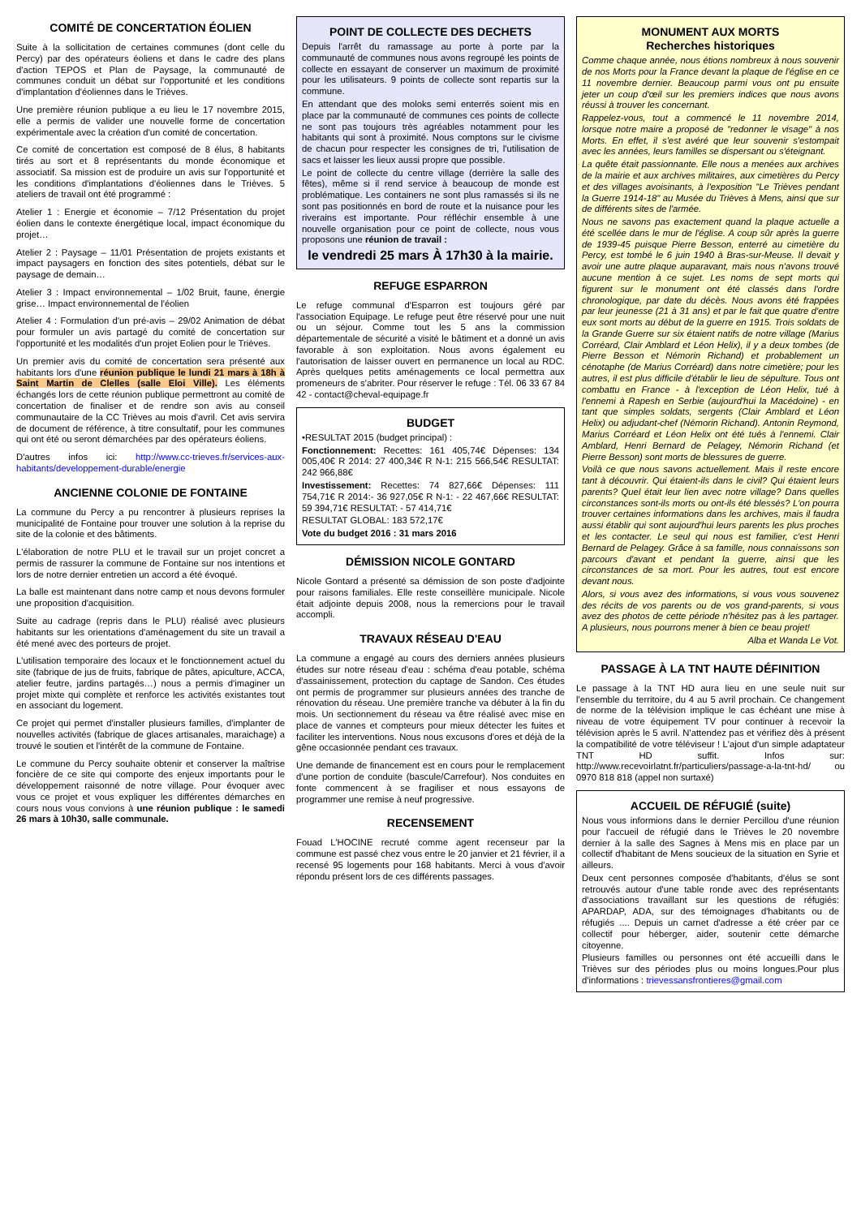COMITÉ DE CONCERTATION ÉOLIEN
Suite à la sollicitation de certaines communes (dont celle du Percy) par des opérateurs éoliens et dans le cadre des plans d'action TEPOS et Plan de Paysage, la communauté de communes conduit un débat sur l'opportunité et les conditions d'implantation d'éoliennes dans le Trièves.
Une première réunion publique a eu lieu le 17 novembre 2015, elle a permis de valider une nouvelle forme de concertation expérimentale avec la création d'un comité de concertation.
Ce comité de concertation est composé de 8 élus, 8 habitants tirés au sort et 8 représentants du monde économique et associatif. Sa mission est de produire un avis sur l'opportunité et les conditions d'implantations d'éoliennes dans le Trièves. 5 ateliers de travail ont été programmé :
Atelier 1 : Energie et économie – 7/12 Présentation du projet éolien dans le contexte énergétique local, impact économique du projet…
Atelier 2 : Paysage – 11/01 Présentation de projets existants et impact paysagers en fonction des sites potentiels, débat sur le paysage de demain…
Atelier 3 : Impact environnemental – 1/02 Bruit, faune, énergie grise… Impact environnemental de l'éolien
Atelier 4 : Formulation d'un pré-avis – 29/02 Animation de débat pour formuler un avis partagé du comité de concertation sur l'opportunité et les modalités d'un projet Eolien pour le Trièves.
Un premier avis du comité de concertation sera présenté aux habitants lors d'une réunion publique le lundi 21 mars à 18h à Saint Martin de Clelles (salle Eloi Ville). Les éléments échangés lors de cette réunion publique permettront au comité de concertation de finaliser et de rendre son avis au conseil communautaire de la CC Trièves au mois d'avril. Cet avis servira de document de référence, à titre consultatif, pour les communes qui ont été ou seront démarchées par des opérateurs éoliens.
D'autres infos ici: http://www.cc-trieves.fr/services-aux-habitants/developpement-durable/energie
ANCIENNE COLONIE DE FONTAINE
La commune du Percy a pu rencontrer à plusieurs reprises la municipalité de Fontaine pour trouver une solution à la reprise du site de la colonie et des bâtiments.
L'élaboration de notre PLU et le travail sur un projet concret a permis de rassurer la commune de Fontaine sur nos intentions et lors de notre dernier entretien un accord a été évoqué.
La balle est maintenant dans notre camp et nous devons formuler une proposition d'acquisition.
Suite au cadrage (repris dans le PLU) réalisé avec plusieurs habitants sur les orientations d'aménagement du site un travail a été mené avec des porteurs de projet.
L'utilisation temporaire des locaux et le fonctionnement actuel du site (fabrique de jus de fruits, fabrique de pâtes, apiculture, ACCA, atelier feutre, jardins partagés…) nous a permis d'imaginer un projet mixte qui complète et renforce les activités existantes tout en associant du logement.
Ce projet qui permet d'installer plusieurs familles, d'implanter de nouvelles activités (fabrique de glaces artisanales, maraichage) a trouvé le soutien et l'intérêt de la commune de Fontaine.
Le commune du Percy souhaite obtenir et conserver la maîtrise foncière de ce site qui comporte des enjeux importants pour le développement raisonné de notre village. Pour évoquer avec vous ce projet et vous expliquer les différentes démarches en cours nous vous convions à une réunion publique : le samedi 26 mars à 10h30, salle communale.
POINT DE COLLECTE DES DECHETS
Depuis l'arrêt du ramassage au porte à porte par la communauté de communes nous avons regroupé les points de collecte en essayant de conserver un maximum de proximité pour les utilisateurs. 9 points de collecte sont repartis sur la commune.
En attendant que des moloks semi enterrés soient mis en place par la communauté de communes ces points de collecte ne sont pas toujours très agréables notamment pour les habitants qui sont à proximité. Nous comptons sur le civisme de chacun pour respecter les consignes de tri, l'utilisation de sacs et laisser les lieux aussi propre que possible.
Le point de collecte du centre village (derrière la salle des fêtes), même si il rend service à beaucoup de monde est problématique. Les containers ne sont plus ramassés si ils ne sont pas positionnés en bord de route et la nuisance pour les riverains est importante. Pour réfléchir ensemble à une nouvelle organisation pour ce point de collecte, nous vous proposons une réunion de travail :
le vendredi 25 mars À 17h30 à la mairie.
REFUGE ESPARRON
Le refuge communal d'Esparron est toujours géré par l'association Equipage. Le refuge peut être réservé pour une nuit ou un séjour. Comme tout les 5 ans la commission départementale de sécurité a visité le bâtiment et a donné un avis favorable à son exploitation. Nous avons également eu l'autorisation de laisser ouvert en permanence un local au RDC. Après quelques petits aménagements ce local permettra aux promeneurs de s'abriter. Pour réserver le refuge : Tél. 06 33 67 84 42 - contact@cheval-equipage.fr
BUDGET
•RESULTAT 2015 (budget principal) :
Fonctionnement: Recettes: 161 405,74€ Dépenses: 134 005,40€ R 2014: 27 400,34€ R N-1: 215 566,54€ RESULTAT: 242 966,88€
Investissement: Recettes: 74 827,66€ Dépenses: 111 754,71€ R 2014:- 36 927,05€ R N-1: - 22 467,66€ RESULTAT: 59 394,71€ RESULTAT: - 57 414,71€
RESULTAT GLOBAL: 183 572,17€
Vote du budget 2016 : 31 mars 2016
DÉMISSION NICOLE GONTARD
Nicole Gontard a présenté sa démission de son poste d'adjointe pour raisons familiales. Elle reste conseillère municipale. Nicole était adjointe depuis 2008, nous la remercions pour le travail accompli.
TRAVAUX RÉSEAU D'EAU
La commune a engagé au cours des derniers années plusieurs études sur notre réseau d'eau : schéma d'eau potable, schéma d'assainissement, protection du captage de Sandon. Ces études ont permis de programmer sur plusieurs années des tranche de rénovation du réseau. Une première tranche va débuter à la fin du mois. Un sectionnement du réseau va être réalisé avec mise en place de vannes et compteurs pour mieux détecter les fuites et faciliter les interventions. Nous nous excusons d'ores et déjà de la gêne occasionnée pendant ces travaux.
Une demande de financement est en cours pour le remplacement d'une portion de conduite (bascule/Carrefour). Nos conduites en fonte commencent à se fragiliser et nous essayons de programmer une remise à neuf progressive.
RECENSEMENT
Fouad L'HOCINE recruté comme agent recenseur par la commune est passé chez vous entre le 20 janvier et 21 février, il a recensé 95 logements pour 168 habitants. Merci à vous d'avoir répondu présent lors de ces différents passages.
MONUMENT AUX MORTS
Recherches historiques
Comme chaque année, nous étions nombreux à nous souvenir de nos Morts pour la France devant la plaque de l'église en ce 11 novembre dernier. Beaucoup parmi vous ont pu ensuite jeter un coup d'œil sur les premiers indices que nous avons réussi à trouver les concernant.
Rappelez-vous, tout a commencé le 11 novembre 2014, lorsque notre maire a proposé de "redonner le visage" à nos Morts. En effet, il s'est avéré que leur souvenir s'estompait avec les années, leurs familles se dispersant ou s'éteignant.
La quête était passionnante. Elle nous a menées aux archives de la mairie et aux archives militaires, aux cimetières du Percy et des villages avoisinants, à l'exposition "Le Trièves pendant la Guerre 1914-18" au Musée du Trièves à Mens, ainsi que sur de différents sites de l'armée.
Nous ne savons pas exactement quand la plaque actuelle a été scellée dans le mur de l'église. A coup sûr après la guerre de 1939-45 puisque Pierre Besson, enterré au cimetière du Percy, est tombé le 6 juin 1940 à Bras-sur-Meuse. Il devait y avoir une autre plaque auparavant, mais nous n'avons trouvé aucune mention à ce sujet. Les noms de sept morts qui figurent sur le monument ont été classés dans l'ordre chronologique, par date du décès. Nous avons été frappées par leur jeunesse (21 à 31 ans) et par le fait que quatre d'entre eux sont morts au début de la guerre en 1915. Trois soldats de la Grande Guerre sur six étaient natifs de notre village (Marius Corréard, Clair Amblard et Léon Helix), il y a deux tombes (de Pierre Besson et Némorin Richand) et probablement un cénotaphe (de Marius Corréard) dans notre cimetière; pour les autres, il est plus difficile d'établir le lieu de sépulture. Tous ont combattu en France - à l'exception de Léon Helix, tué à l'ennemi à Rapesh en Serbie (aujourd'hui la Macédoine) - en tant que simples soldats, sergents (Clair Amblard et Léon Helix) ou adjudant-chef (Némorin Richand). Antonin Reymond, Marius Corréard et Léon Helix ont été tués à l'ennemi. Clair Amblard, Henri Bernard de Pelagey, Némorin Richand (et Pierre Besson) sont morts de blessures de guerre.
Voilà ce que nous savons actuellement. Mais il reste encore tant à découvrir. Qui étaient-ils dans le civil? Qui étaient leurs parents? Quel était leur lien avec notre village? Dans quelles circonstances sont-ils morts ou ont-ils été blessés? L'on pourra trouver certaines informations dans les archives, mais il faudra aussi établir qui sont aujourd'hui leurs parents les plus proches et les contacter. Le seul qui nous est familier, c'est Henri Bernard de Pelagey. Grâce à sa famille, nous connaissons son parcours d'avant et pendant la guerre, ainsi que les circonstances de sa mort. Pour les autres, tout est encore devant nous.
Alors, si vous avez des informations, si vous vous souvenez des récits de vos parents ou de vos grand-parents, si vous avez des photos de cette période n'hésitez pas à les partager. A plusieurs, nous pourrons mener à bien ce beau projet!
Alba et Wanda Le Vot.
PASSAGE À LA TNT HAUTE DÉFINITION
Le passage à la TNT HD aura lieu en une seule nuit sur l'ensemble du territoire, du 4 au 5 avril prochain. Ce changement de norme de la télévision implique le cas échéant une mise à niveau de votre équipement TV pour continuer à recevoir la télévision après le 5 avril. N'attendez pas et vérifiez dès à présent la compatibilité de votre téléviseur ! L'ajout d'un simple adaptateur TNT HD suffit. Infos sur: http://www.recevoirlatnt.fr/particuliers/passage-a-la-tnt-hd/ ou 0970 818 818 (appel non surtaxé)
ACCUEIL DE RÉFUGIÉ (suite)
Nous vous informions dans le dernier Percillou d'une réunion pour l'accueil de réfugié dans le Trièves le 20 novembre dernier à la salle des Sagnes à Mens mis en place par un collectif d'habitant de Mens soucieux de la situation en Syrie et ailleurs.
Deux cent personnes composée d'habitants, d'élus se sont retrouvés autour d'une table ronde avec des représentants d'associations travaillant sur les questions de réfugiés: APARDAP, ADA, sur des témoignages d'habitants ou de réfugiés .... Depuis un carnet d'adresse a été créer par ce collectif pour héberger, aider, soutenir cette démarche citoyenne.
Plusieurs familles ou personnes ont été accueilli dans le Trièves sur des périodes plus ou moins longues.Pour plus d'informations : trievessansfrontieres@gmail.com